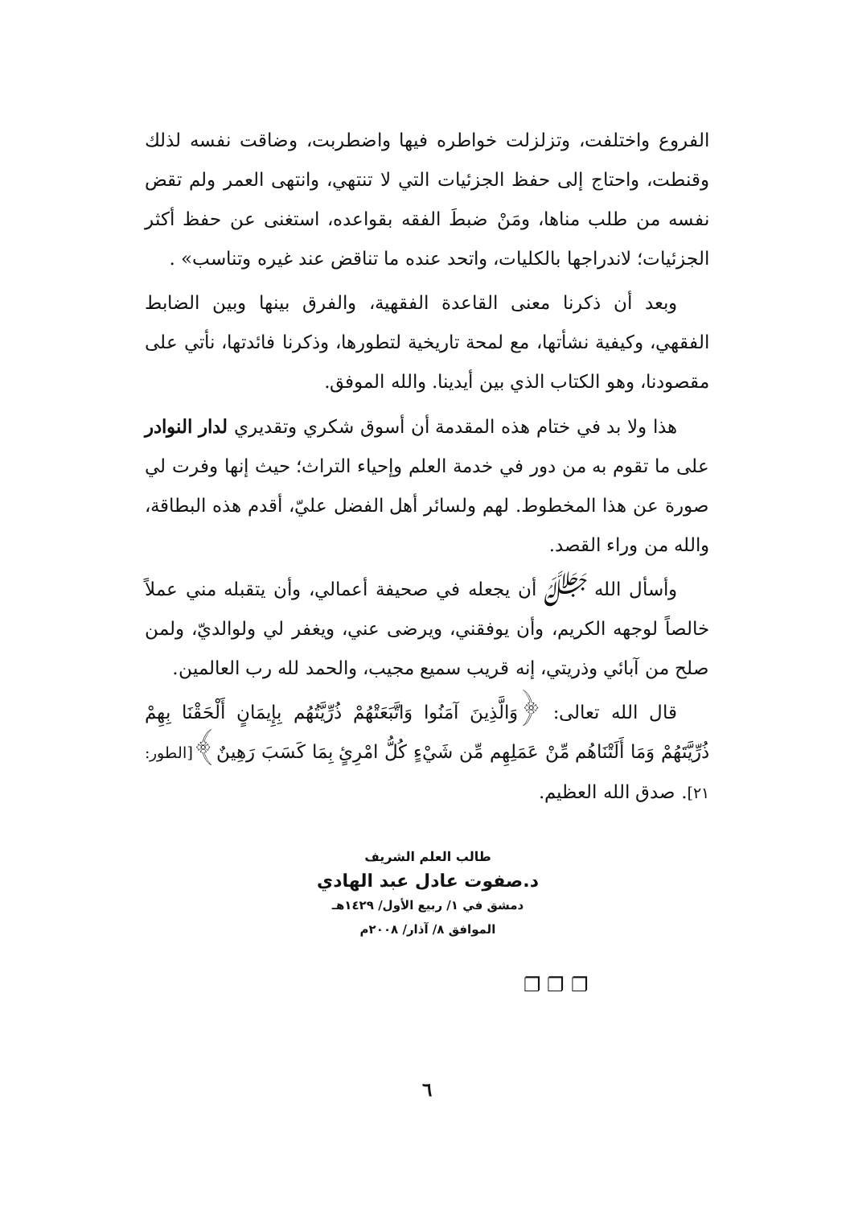الفروع واختلفت، وتزلزلت خواطره فيها واضطربت، وضاقت نفسه لذلك وقنطت، واحتاج إلى حفظ الجزئيات التي لا تنتهي، وانتهى العمر ولم تقض نفسه من طلب مناها، ومَنْ ضبطَ الفقه بقواعده، استغنى عن حفظ أكثر الجزئيات؛ لاندراجها بالكليات، واتحد عنده ما تناقض عند غيره وتناسب» .
وبعد أن ذكرنا معنى القاعدة الفقهية، والفرق بينها وبين الضابط الفقهي، وكيفية نشأتها، مع لمحة تاريخية لتطورها، وذكرنا فائدتها، نأتي على مقصودنا، وهو الكتاب الذي بين أيدينا. والله الموفق.
هذا ولا بد في ختام هذه المقدمة أن أسوق شكري وتقديري لدار النوادر على ما تقوم به من دور في خدمة العلم وإحياء التراث؛ حيث إنها وفرت لي صورة عن هذا المخطوط. لهم ولسائر أهل الفضل عليّ، أقدم هذه البطاقة، والله من وراء القصد.
وأسأل الله ﷻ أن يجعله في صحيفة أعمالي، وأن يتقبله مني عملاً خالصاً لوجهه الكريم، وأن يوفقني، ويرضى عني، ويغفر لي ولوالديّ، ولمن صلح من آبائي وذريتي، إنه قريب سميع مجيب، والحمد لله رب العالمين.
قال الله تعالى: ﴿وَالَّذِينَ آمَنُوا وَاتَّبَعَتْهُمْ ذُرِّيَّتُهُم بِإِيمَانٍ أَلْحَقْنَا بِهِمْ ذُرِّيَّتَهُمْ وَمَا أَلَتْنَاهُم مِّنْ عَمَلِهِم مِّن شَيْءٍ كُلُّ امْرِئٍ بِمَا كَسَبَ رَهِينٌ﴾[الطور: ٢١]. صدق الله العظيم.
طالب العلم الشريف
د.صفوت عادل عبد الهادي
دمشق في ١/ ربيع الأول/ ١٤٢٩هـ
الموافق ٨/ آذار/ ٢٠٠٨م
❐ ❐ ❐
٦